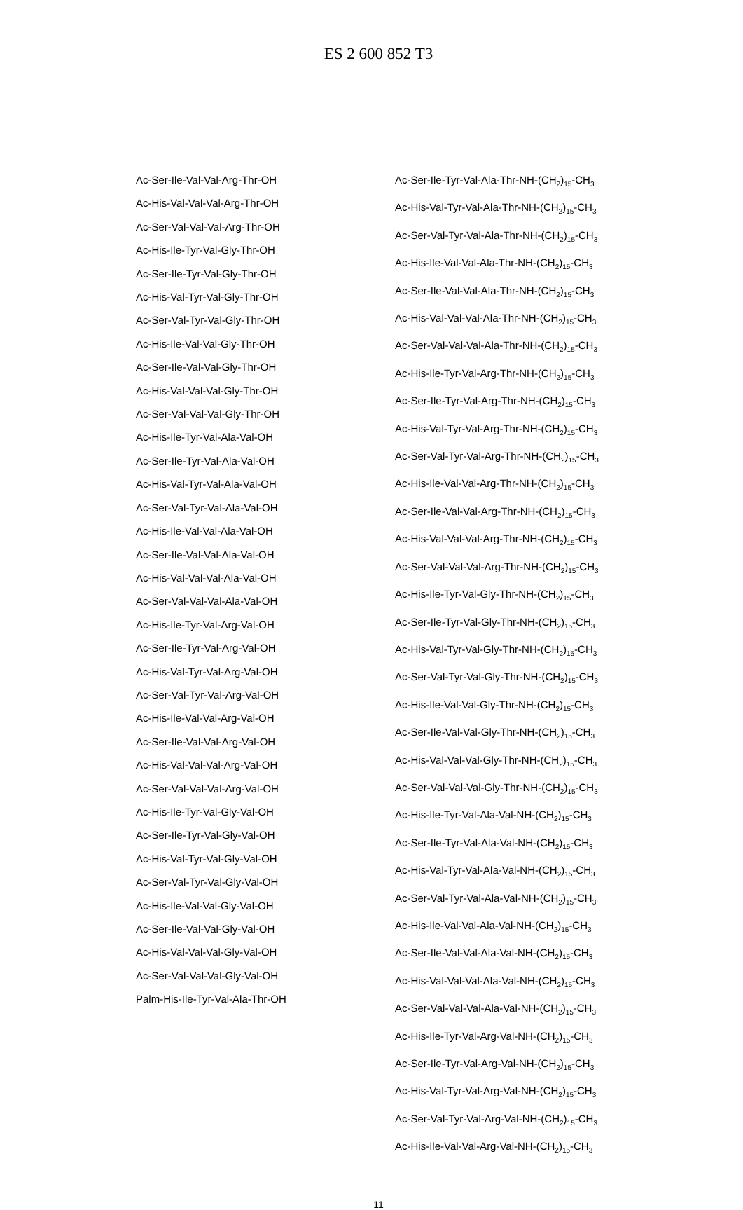ES 2 600 852 T3
Ac-Ser-Ile-Val-Val-Arg-Thr-OH
Ac-His-Val-Val-Val-Arg-Thr-OH
Ac-Ser-Val-Val-Val-Arg-Thr-OH
Ac-His-Ile-Tyr-Val-Gly-Thr-OH
Ac-Ser-Ile-Tyr-Val-Gly-Thr-OH
Ac-His-Val-Tyr-Val-Gly-Thr-OH
Ac-Ser-Val-Tyr-Val-Gly-Thr-OH
Ac-His-Ile-Val-Val-Gly-Thr-OH
Ac-Ser-Ile-Val-Val-Gly-Thr-OH
Ac-His-Val-Val-Val-Gly-Thr-OH
Ac-Ser-Val-Val-Val-Gly-Thr-OH
Ac-His-Ile-Tyr-Val-Ala-Val-OH
Ac-Ser-Ile-Tyr-Val-Ala-Val-OH
Ac-His-Val-Tyr-Val-Ala-Val-OH
Ac-Ser-Val-Tyr-Val-Ala-Val-OH
Ac-His-Ile-Val-Val-Ala-Val-OH
Ac-Ser-Ile-Val-Val-Ala-Val-OH
Ac-His-Val-Val-Val-Ala-Val-OH
Ac-Ser-Val-Val-Val-Ala-Val-OH
Ac-His-Ile-Tyr-Val-Arg-Val-OH
Ac-Ser-Ile-Tyr-Val-Arg-Val-OH
Ac-His-Val-Tyr-Val-Arg-Val-OH
Ac-Ser-Val-Tyr-Val-Arg-Val-OH
Ac-His-Ile-Val-Val-Arg-Val-OH
Ac-Ser-Ile-Val-Val-Arg-Val-OH
Ac-His-Val-Val-Val-Arg-Val-OH
Ac-Ser-Val-Val-Val-Arg-Val-OH
Ac-His-Ile-Tyr-Val-Gly-Val-OH
Ac-Ser-Ile-Tyr-Val-Gly-Val-OH
Ac-His-Val-Tyr-Val-Gly-Val-OH
Ac-Ser-Val-Tyr-Val-Gly-Val-OH
Ac-His-Ile-Val-Val-Gly-Val-OH
Ac-Ser-Ile-Val-Val-Gly-Val-OH
Ac-His-Val-Val-Val-Gly-Val-OH
Ac-Ser-Val-Val-Val-Gly-Val-OH
Palm-His-Ile-Tyr-Val-Ala-Thr-OH
Ac-Ser-Ile-Tyr-Val-Ala-Thr-NH-(CH<sub>2</sub>)<sub>15</sub>-CH<sub>3</sub>
Ac-His-Val-Tyr-Val-Ala-Thr-NH-(CH<sub>2</sub>)<sub>15</sub>-CH<sub>3</sub>
Ac-Ser-Val-Tyr-Val-Ala-Thr-NH-(CH<sub>2</sub>)<sub>15</sub>-CH<sub>3</sub>
Ac-His-Ile-Val-Val-Ala-Thr-NH-(CH<sub>2</sub>)<sub>15</sub>-CH<sub>3</sub>
Ac-Ser-Ile-Val-Val-Ala-Thr-NH-(CH<sub>2</sub>)<sub>15</sub>-CH<sub>3</sub>
Ac-His-Val-Val-Val-Ala-Thr-NH-(CH<sub>2</sub>)<sub>15</sub>-CH<sub>3</sub>
Ac-Ser-Val-Val-Val-Ala-Thr-NH-(CH<sub>2</sub>)<sub>15</sub>-CH<sub>3</sub>
Ac-His-Ile-Tyr-Val-Arg-Thr-NH-(CH<sub>2</sub>)<sub>15</sub>-CH<sub>3</sub>
Ac-Ser-Ile-Tyr-Val-Arg-Thr-NH-(CH<sub>2</sub>)<sub>15</sub>-CH<sub>3</sub>
Ac-His-Val-Tyr-Val-Arg-Thr-NH-(CH<sub>2</sub>)<sub>15</sub>-CH<sub>3</sub>
Ac-Ser-Val-Tyr-Val-Arg-Thr-NH-(CH<sub>2</sub>)<sub>15</sub>-CH<sub>3</sub>
Ac-His-Ile-Val-Val-Arg-Thr-NH-(CH<sub>2</sub>)<sub>15</sub>-CH<sub>3</sub>
Ac-Ser-Ile-Val-Val-Arg-Thr-NH-(CH<sub>2</sub>)<sub>15</sub>-CH<sub>3</sub>
Ac-His-Val-Val-Val-Arg-Thr-NH-(CH<sub>2</sub>)<sub>15</sub>-CH<sub>3</sub>
Ac-Ser-Val-Val-Val-Arg-Thr-NH-(CH<sub>2</sub>)<sub>15</sub>-CH<sub>3</sub>
Ac-His-Ile-Tyr-Val-Gly-Thr-NH-(CH<sub>2</sub>)<sub>15</sub>-CH<sub>3</sub>
Ac-Ser-Ile-Tyr-Val-Gly-Thr-NH-(CH<sub>2</sub>)<sub>15</sub>-CH<sub>3</sub>
Ac-His-Val-Tyr-Val-Gly-Thr-NH-(CH<sub>2</sub>)<sub>15</sub>-CH<sub>3</sub>
Ac-Ser-Val-Tyr-Val-Gly-Thr-NH-(CH<sub>2</sub>)<sub>15</sub>-CH<sub>3</sub>
Ac-His-Ile-Val-Val-Gly-Thr-NH-(CH<sub>2</sub>)<sub>15</sub>-CH<sub>3</sub>
Ac-Ser-Ile-Val-Val-Gly-Thr-NH-(CH<sub>2</sub>)<sub>15</sub>-CH<sub>3</sub>
Ac-His-Val-Val-Val-Gly-Thr-NH-(CH<sub>2</sub>)<sub>15</sub>-CH<sub>3</sub>
Ac-Ser-Val-Val-Val-Gly-Thr-NH-(CH<sub>2</sub>)<sub>15</sub>-CH<sub>3</sub>
Ac-His-Ile-Tyr-Val-Ala-Val-NH-(CH<sub>2</sub>)<sub>15</sub>-CH<sub>3</sub>
Ac-Ser-Ile-Tyr-Val-Ala-Val-NH-(CH<sub>2</sub>)<sub>15</sub>-CH<sub>3</sub>
Ac-His-Val-Tyr-Val-Ala-Val-NH-(CH<sub>2</sub>)<sub>15</sub>-CH<sub>3</sub>
Ac-Ser-Val-Tyr-Val-Ala-Val-NH-(CH<sub>2</sub>)<sub>15</sub>-CH<sub>3</sub>
Ac-His-Ile-Val-Val-Ala-Val-NH-(CH<sub>2</sub>)<sub>15</sub>-CH<sub>3</sub>
Ac-Ser-Ile-Val-Val-Ala-Val-NH-(CH<sub>2</sub>)<sub>15</sub>-CH<sub>3</sub>
Ac-His-Val-Val-Val-Ala-Val-NH-(CH<sub>2</sub>)<sub>15</sub>-CH<sub>3</sub>
Ac-Ser-Val-Val-Val-Ala-Val-NH-(CH<sub>2</sub>)<sub>15</sub>-CH<sub>3</sub>
Ac-His-Ile-Tyr-Val-Arg-Val-NH-(CH<sub>2</sub>)<sub>15</sub>-CH<sub>3</sub>
Ac-Ser-Ile-Tyr-Val-Arg-Val-NH-(CH<sub>2</sub>)<sub>15</sub>-CH<sub>3</sub>
Ac-His-Val-Tyr-Val-Arg-Val-NH-(CH<sub>2</sub>)<sub>15</sub>-CH<sub>3</sub>
Ac-Ser-Val-Tyr-Val-Arg-Val-NH-(CH<sub>2</sub>)<sub>15</sub>-CH<sub>3</sub>
Ac-His-Ile-Val-Val-Arg-Val-NH-(CH<sub>2</sub>)<sub>15</sub>-CH<sub>3</sub>
11